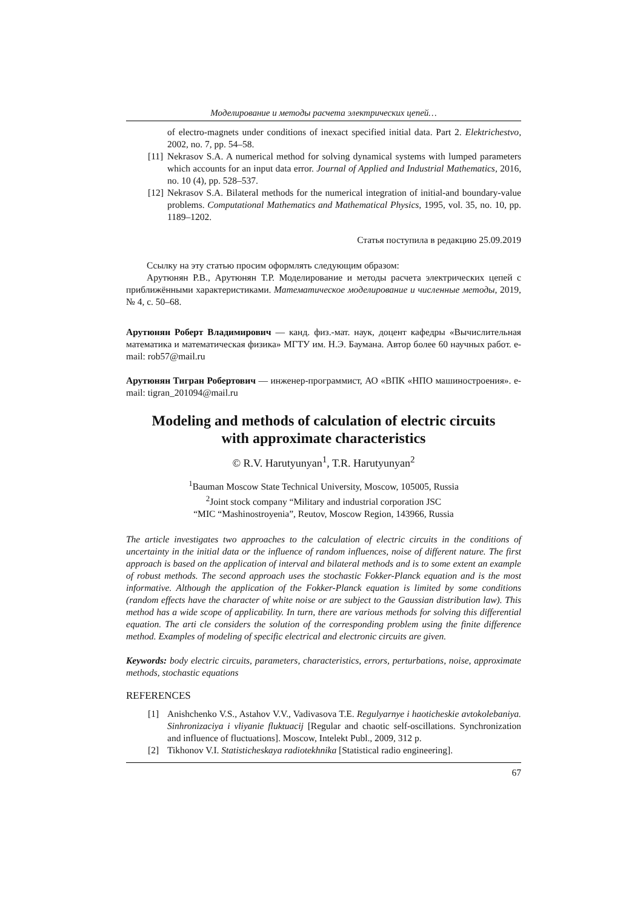Моделирование и методы расчета электрических цепей…
of electro-magnets under conditions of inexact specified initial data. Part 2. Elektrichestvo, 2002, no. 7, pp. 54–58.
[11] Nekrasov S.A. A numerical method for solving dynamical systems with lumped parameters which accounts for an input data error. Journal of Applied and Industrial Mathematics, 2016, no. 10 (4), pp. 528–537.
[12] Nekrasov S.A. Bilateral methods for the numerical integration of initial-and boundary-value problems. Computational Mathematics and Mathematical Physics, 1995, vol. 35, no. 10, pp. 1189–1202.
Статья поступила в редакцию 25.09.2019
Ссылку на эту статью просим оформлять следующим образом:
Арутюнян Р.В., Арутюнян Т.Р. Моделирование и методы расчета электрических цепей с приближёнными характеристиками. Математическое моделирование и численные методы, 2019, № 4, с. 50–68.
Арутюнян Роберт Владимирович — канд. физ.-мат. наук, доцент кафедры «Вычислительная математика и математическая физика» МГТУ им. Н.Э. Баумана. Автор более 60 научных работ. e-mail: rob57@mail.ru
Арутюнян Тигран Робертович — инженер-программист, АО «ВПК «НПО машиностроения». e-mail: tigran_201094@mail.ru
Modeling and methods of calculation of electric circuits
with approximate characteristics
© R.V. Harutyunyan<sup>1</sup>, T.R. Harutyunyan<sup>2</sup>
<sup>1</sup> Bauman Moscow State Technical University, Moscow, 105005, Russia
<sup>2</sup> Joint stock company “Military and industrial corporation JSC
“MIC “Mashinostroyenia”, Reutov, Moscow Region, 143966, Russia
The article investigates two approaches to the calculation of electric circuits in the conditions of uncertainty in the initial data or the influence of random influences, noise of different nature. The first approach is based on the application of interval and bilateral methods and is to some extent an example of robust methods. The second approach uses the stochastic Fokker-Planck equation and is the most informative. Although the application of the Fokker-Planck equation is limited by some conditions (random effects have the character of white noise or are subject to the Gaussian distribution law). This method has a wide scope of applicability. In turn, there are various methods for solving this differential equation. The arti cle considers the solution of the corresponding problem using the finite difference method. Examples of modeling of specific electrical and electronic circuits are given.
Keywords: body electric circuits, parameters, characteristics, errors, perturbations, noise, approximate methods, stochastic equations
REFERENCES
[1] Anishchenko V.S., Astahov V.V., Vadivasova T.E. Regulyarnye i haoticheskie avtokolebaniya. Sinhronizaciya i vliyanie fluktuacij [Regular and chaotic self-oscillations. Synchronization and influence of fluctuations]. Moscow, Intelekt Publ., 2009, 312 p.
[2] Tikhonov V.I. Statisticheskaya radiotekhnika [Statistical radio engineering].
67